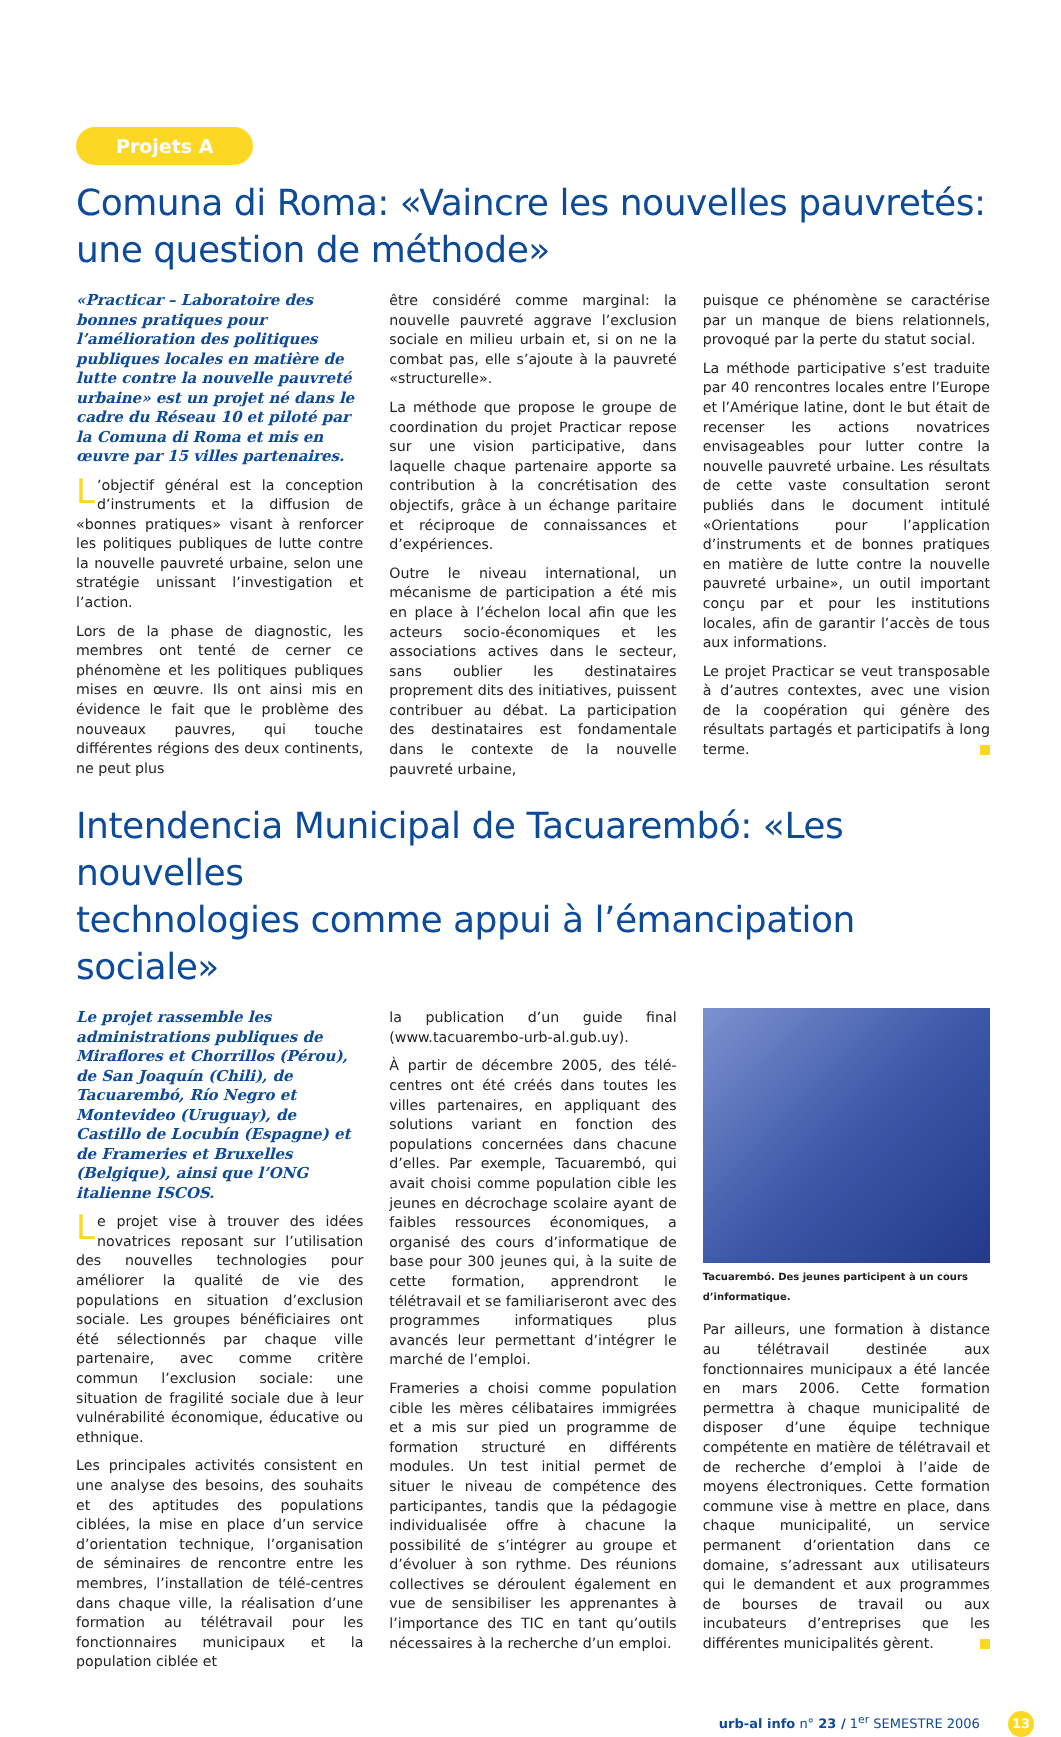Projets A
Comuna di Roma: «Vaincre les nouvelles pauvretés:
une question de méthode»
«Practicar – Laboratoire des bonnes pratiques pour l’amélioration des politiques publiques locales en matière de lutte contre la nouvelle pauvreté urbaine» est un projet né dans le cadre du Réseau 10 et piloté par la Comuna di Roma et mis en œuvre par 15 villes partenaires.
L’objectif général est la conception d’instruments et la diffusion de «bonnes pratiques» visant à renforcer les politiques publiques de lutte contre la nouvelle pauvreté urbaine, selon une stratégie unissant l’investigation et l’action.
Lors de la phase de diagnostic, les membres ont tenté de cerner ce phénomène et les politiques publiques mises en œuvre. Ils ont ainsi mis en évidence le fait que le problème des nouveaux pauvres, qui touche différentes régions des deux continents, ne peut plus
être considéré comme marginal: la nouvelle pauvreté aggrave l’exclusion sociale en milieu urbain et, si on ne la combat pas, elle s’ajoute à la pauvreté «structurelle».
La méthode que propose le groupe de coordination du projet Practicar repose sur une vision participative, dans laquelle chaque partenaire apporte sa contribution à la concrétisation des objectifs, grâce à un échange paritaire et réciproque de connaissances et d’expériences.
Outre le niveau international, un mécanisme de participation a été mis en place à l’échelon local afin que les acteurs socio-économiques et les associations actives dans le secteur, sans oublier les destinataires proprement dits des initiatives, puissent contribuer au débat. La participation des destinataires est fondamentale dans le contexte de la nouvelle pauvreté urbaine,
puisque ce phénomène se caractérise par un manque de biens relationnels, provoqué par la perte du statut social.
La méthode participative s’est traduite par 40 rencontres locales entre l’Europe et l’Amérique latine, dont le but était de recenser les actions novatrices envisageables pour lutter contre la nouvelle pauvreté urbaine. Les résultats de cette vaste consultation seront publiés dans le document intitulé «Orientations pour l’application d’instruments et de bonnes pratiques en matière de lutte contre la nouvelle pauvreté urbaine», un outil important conçu par et pour les institutions locales, afin de garantir l’accès de tous aux informations.
Le projet Practicar se veut transposable à d’autres contextes, avec une vision de la coopération qui génère des résultats partagés et participatifs à long terme.
Intendencia Municipal de Tacuarembó: «Les nouvelles
technologies comme appui à l’émancipation sociale»
Le projet rassemble les administrations publiques de Miraflores et Chorrillos (Pérou), de San Joaquín (Chili), de Tacuarembó, Río Negro et Montevideo (Uruguay), de Castillo de Locubín (Espagne) et de Frameries et Bruxelles (Belgique), ainsi que l’ONG italienne ISCOS.
Le projet vise à trouver des idées novatrices reposant sur l’utilisation des nouvelles technologies pour améliorer la qualité de vie des populations en situation d’exclusion sociale. Les groupes bénéficiaires ont été sélectionnés par chaque ville partenaire, avec comme critère commun l’exclusion sociale: une situation de fragilité sociale due à leur vulnérabilité économique, éducative ou ethnique.
Les principales activités consistent en une analyse des besoins, des souhaits et des aptitudes des populations ciblées, la mise en place d’un service d’orientation technique, l’organisation de séminaires de rencontre entre les membres, l’installation de télé-centres dans chaque ville, la réalisation d’une formation au télétravail pour les fonctionnaires municipaux et la population ciblée et
la publication d’un guide final (www.tacuarembo-urb-al.gub.uy).
À partir de décembre 2005, des télé-centres ont été créés dans toutes les villes partenaires, en appliquant des solutions variant en fonction des populations concernées dans chacune d’elles. Par exemple, Tacuarembó, qui avait choisi comme population cible les jeunes en décrochage scolaire ayant de faibles ressources économiques, a organisé des cours d’informatique de base pour 300 jeunes qui, à la suite de cette formation, apprendront le télétravail et se familiariseront avec des programmes informatiques plus avancés leur permettant d’intégrer le marché de l’emploi.
Frameries a choisi comme population cible les mères célibataires immigrées et a mis sur pied un programme de formation structuré en différents modules. Un test initial permet de situer le niveau de compétence des participantes, tandis que la pédagogie individualisée offre à chacune la possibilité de s’intégrer au groupe et d’évoluer à son rythme. Des réunions collectives se déroulent également en vue de sensibiliser les apprenantes à l’importance des TIC en tant qu’outils nécessaires à la recherche d’un emploi.
Tacuarembó. Des jeunes participent à un cours d’informatique.
Par ailleurs, une formation à distance au télétravail destinée aux fonctionnaires municipaux a été lancée en mars 2006. Cette formation permettra à chaque municipalité de disposer d’une équipe technique compétente en matière de télétravail et de recherche d’emploi à l’aide de moyens électroniques. Cette formation commune vise à mettre en place, dans chaque municipalité, un service permanent d’orientation dans ce domaine, s’adressant aux utilisateurs qui le demandent et aux programmes de bourses de travail ou aux incubateurs d’entreprises que les différentes municipalités gèrent.
urb-al info n° 23 / 1<sup>er</sup> SEMESTRE 2006 13